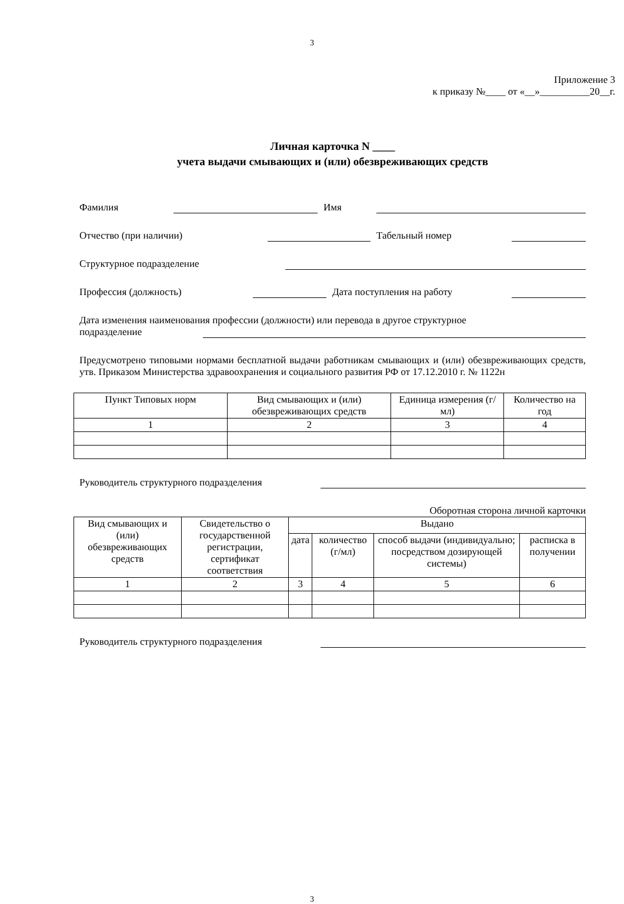3
Приложение 3
к приказу №____ от «__»__________20__г.
Личная карточка N ____
учета выдачи смывающих и (или) обезвреживающих средств
Фамилия Имя
Отчество (при наличии) Табельный номер
Структурное подразделение
Профессия (должность) Дата поступления на работу
Дата изменения наименования профессии (должности) или перевода в другое структурное
подразделение
Предусмотрено типовыми нормами бесплатной выдачи работникам смывающих и (или) обезвреживающих средств, утв. Приказом Министерства здравоохранения и социального развития РФ от 17.12.2010 г. № 1122н
| Пункт Типовых норм | Вид смывающих и (или) обезвреживающих средств | Единица измерения (г/мл) | Количество на год |
| --- | --- | --- | --- |
| 1 | 2 | 3 | 4 |
Руководитель структурного подразделения
Оборотная сторона личной карточки
| Вид смывающих и (или) обезвреживающих средств | Свидетельство о государственной регистрации, сертификат соответствия | Выдано | | | |
| --- | --- | --- | --- | --- | --- |
| | | дата | количество (г/мл) | способ выдачи (индивидуально; посредством дозирующей системы) | расписка в получении |
| 1 | 2 | 3 | 4 | 5 | 6 |
Руководитель структурного подразделения
3